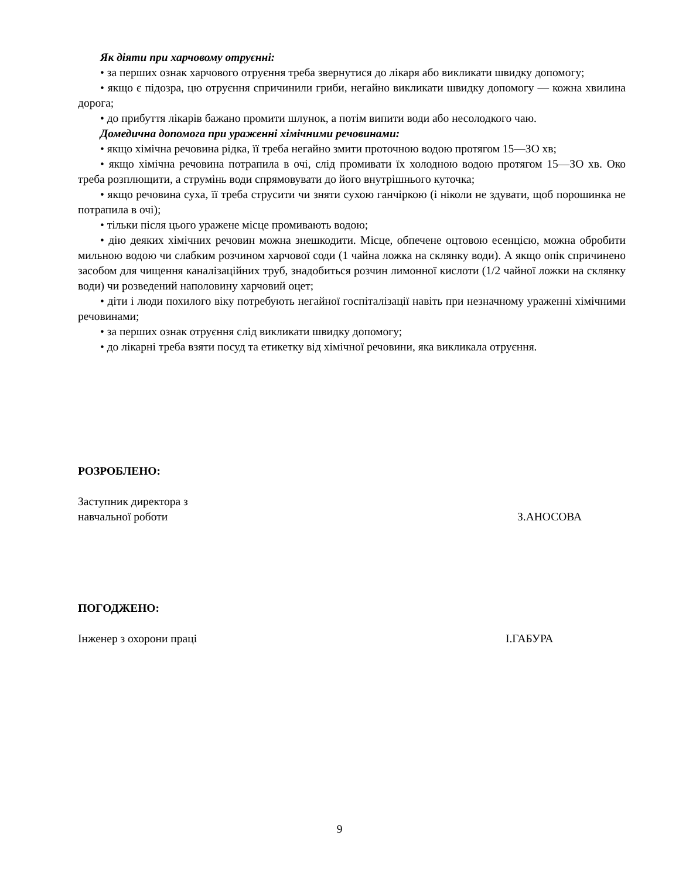Як діяти при харчовому отруєнні:
• за перших ознак харчового отруєння треба звернутися до лікаря або викликати швидку допомогу;
• якщо є підозра, цю отруєння спричинили гриби, негайно викликати швидку допомогу — кожна хвилина дорога;
• до прибуття лікарів бажано промити шлунок, а потім випити води або несолодкого чаю.
Домедична допомога при ураженні хімічними речовинами:
• якщо хімічна речовина рідка, її треба негайно змити проточною водою протягом 15—ЗО хв;
• якщо хімічна речовина потрапила в очі, слід промивати їх холодною водою протягом 15—ЗО хв. Око треба розплющити, а струмінь води спрямовувати до його внутрішнього куточка;
• якщо речовина суха, її треба струсити чи зняти сухою ганчіркою (і ніколи не здувати, щоб порошинка не потрапила в очі);
• тільки після цього уражене місце промивають водою;
• дію деяких хімічних речовин можна знешкодити. Місце, обпечене оцтовою есенцією, можна обробити мильною водою чи слабким розчином харчової соди (1 чайна ложка на склянку води). А якщо опік спричинено засобом для чищення каналізаційних труб, знадобиться розчин лимонної кислоти (1/2 чайної ложки на склянку води) чи розведений наполовину харчовий оцет;
• діти і люди похилого віку потребують негайної госпіталізації навіть при незначному ураженні хімічними речовинами;
• за перших ознак отруєння слід викликати швидку допомогу;
• до лікарні треба взяти посуд та етикетку від хімічної речовини, яка викликала отруєння.
РОЗРОБЛЕНО:
Заступник директора з
навчальної роботи
З.АНОСОВА
ПОГОДЖЕНО:
Інженер з охорони праці І.ГАБУРА
9